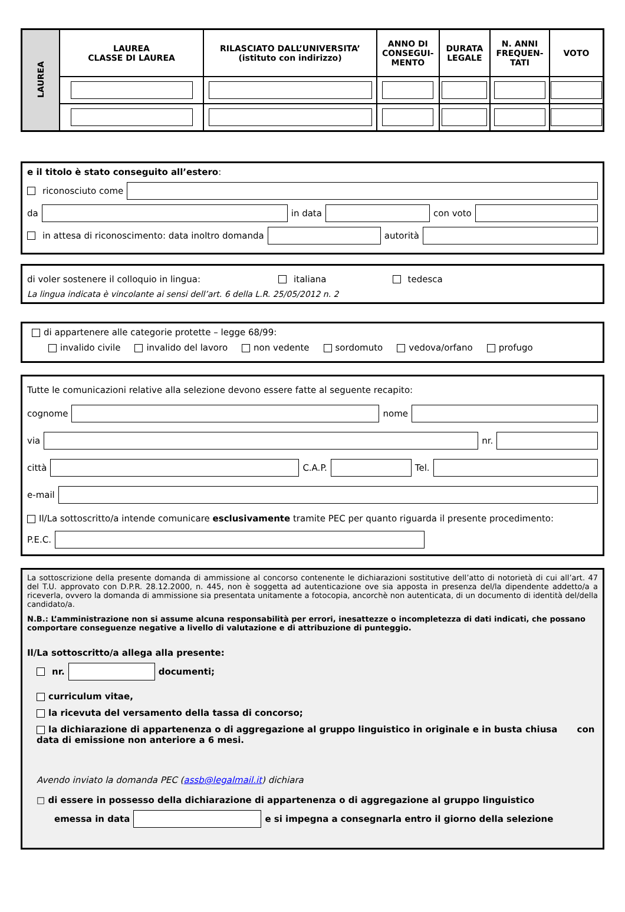| LAUREA | LAUREA CLASSE DI LAUREA | RILASCIATO DALL’UNIVERSITA’ (istituto con indirizzo) | ANNO DI CONSEGUI-MENTO | DURATA LEGALE | N. ANNI FREQUEN-TATI | VOTO |
e il titolo è stato conseguito all’estero:
riconosciuto come
da in data con voto
in attesa di riconoscimento: data inoltro domanda autorità
di voler sostenere il colloquio in lingua: italiana tedesca
La lingua indicata è vincolante ai sensi dell’art. 6 della L.R. 25/05/2012 n. 2
di appartenere alle categorie protette – legge 68/99:
invalido civile invalido del lavoro non vedente sordomuto vedova/orfano profugo
Tutte le comunicazioni relative alla selezione devono essere fatte al seguente recapito:
cognome nome
via nr.
città C.A.P. Tel.
e-mail
Il/La sottoscritto/a intende comunicare esclusivamente tramite PEC per quanto riguarda il presente procedimento:
P.E.C.
La sottoscrizione della presente domanda di ammissione al concorso contenente le dichiarazioni sostitutive dell’atto di notorietà di cui all’art. 47 del T.U. approvato con D.P.R. 28.12.2000, n. 445, non è soggetta ad autenticazione ove sia apposta in presenza del/la dipendente addetto/a a riceverla, ovvero la domanda di ammissione sia presentata unitamente a fotocopia, ancorchè non autenticata, di un documento di identità del/della candidato/a.
N.B.: L’amministrazione non si assume alcuna responsabilità per errori, inesattezze o incompletezza di dati indicati, che possano comportare conseguenze negative a livello di valutazione e di attribuzione di punteggio.
Il/La sottoscritto/a allega alla presente:
nr. documenti;
curriculum vitae,
la ricevuta del versamento della tassa di concorso;
la dichiarazione di appartenenza o di aggregazione al gruppo linguistico in originale e in busta chiusa con data di emissione non anteriore a 6 mesi.
Avendo inviato la domanda PEC (assb@legalmail.it) dichiara
□ di essere in possesso della dichiarazione di appartenenza o di aggregazione al gruppo linguistico
emessa in data e si impegna a consegnarla entro il giorno della selezione